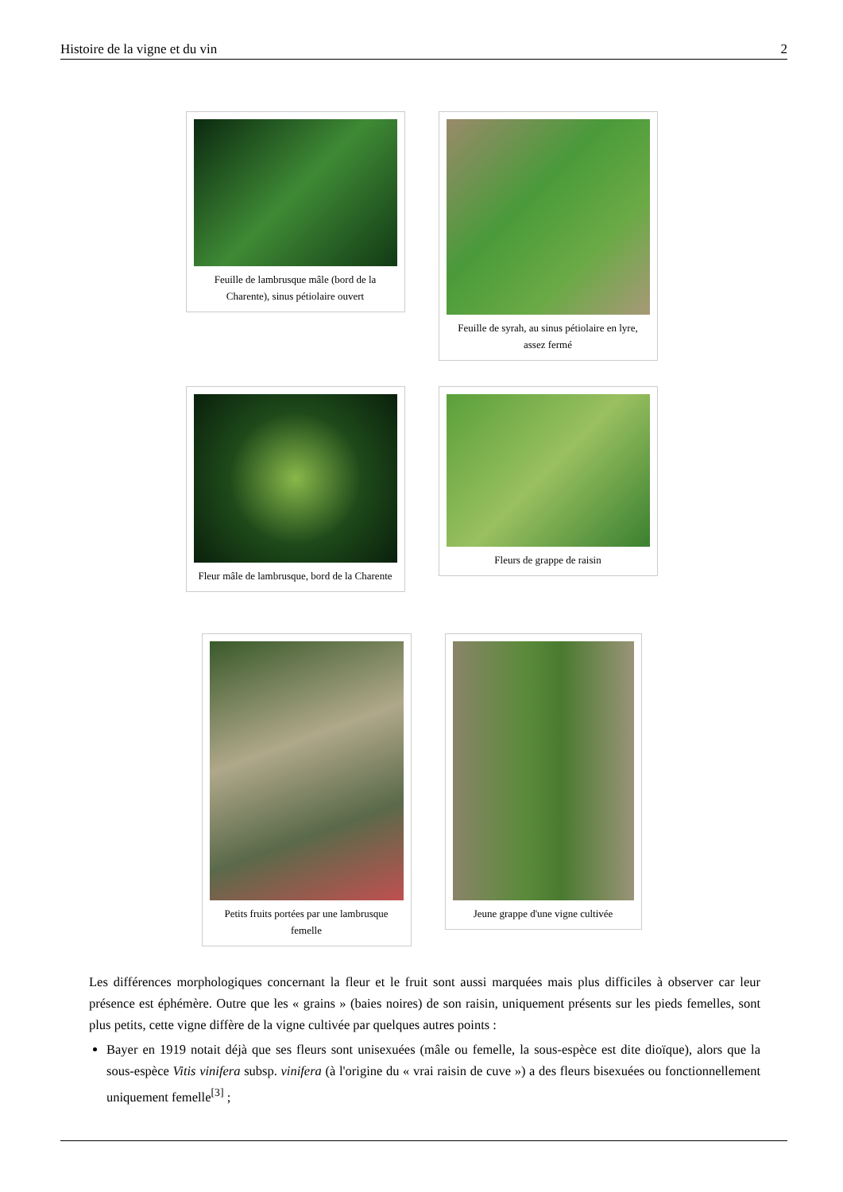Histoire de la vigne et du vin 2
Feuille de lambrusque mâle (bord de la Charente), sinus pétiolaire ouvert
Feuille de syrah, au sinus pétiolaire en lyre, assez fermé
Fleur mâle de lambrusque, bord de la Charente
Fleurs de grappe de raisin
Petits fruits portées par une lambrusque femelle
Jeune grappe d'une vigne cultivée
Les différences morphologiques concernant la fleur et le fruit sont aussi marquées mais plus difficiles à observer car leur présence est éphémère. Outre que les « grains » (baies noires) de son raisin, uniquement présents sur les pieds femelles, sont plus petits, cette vigne diffère de la vigne cultivée par quelques autres points :
Bayer en 1919 notait déjà que ses fleurs sont unisexuées (mâle ou femelle, la sous-espèce est dite dioïque), alors que la sous-espèce Vitis vinifera subsp. vinifera (à l'origine du « vrai raisin de cuve ») a des fleurs bisexuées ou fonctionnellement uniquement femelle<sup>[3]</sup> ;